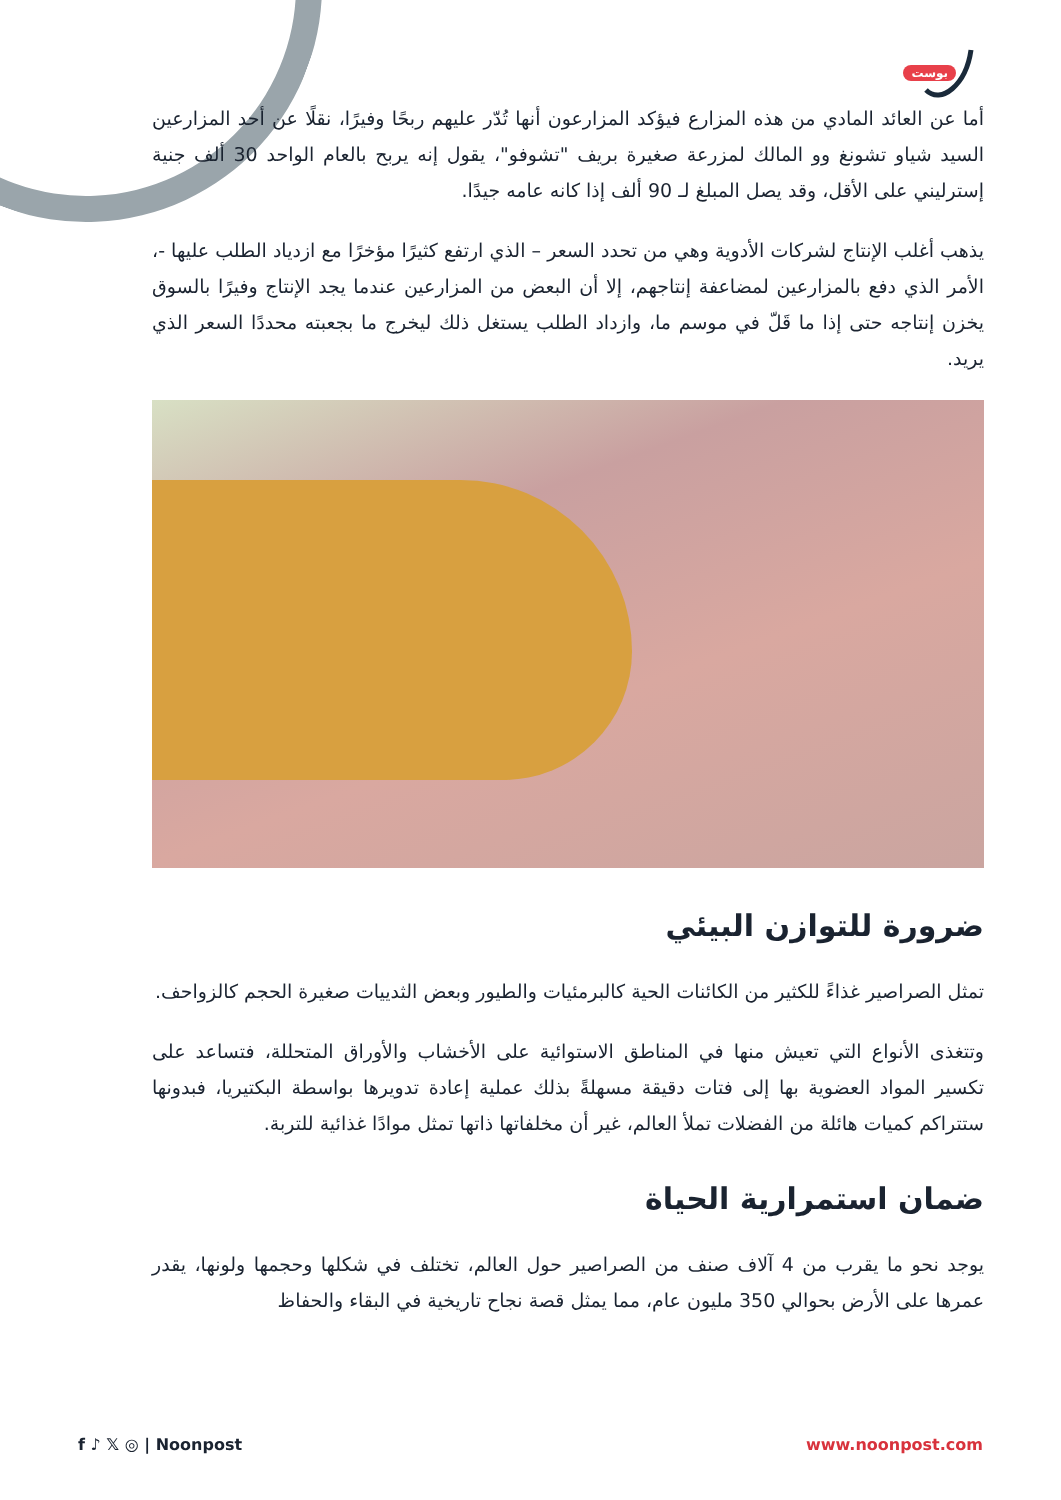بوست
أما عن العائد المادي من هذه المزارع فيؤكد المزارعون أنها تُدّر عليهم ربحًا وفيرًا، نقلًا عن أحد المزارعين السيد شياو تشونغ وو المالك لمزرعة صغيرة بريف "تشوفو"، يقول إنه يربح بالعام الواحد 30 ألف جنية إسترليني على الأقل، وقد يصل المبلغ لـ 90 ألف إذا كانه عامه جيدًا.
يذهب أغلب الإنتاج لشركات الأدوية وهي من تحدد السعر – الذي ارتفع كثيرًا مؤخرًا مع ازدياد الطلب عليها -، الأمر الذي دفع بالمزارعين لمضاعفة إنتاجهم، إلا أن البعض من المزارعين عندما يجد الإنتاج وفيرًا بالسوق يخزن إنتاجه حتى إذا ما قَلّ في موسم ما، وازداد الطلب يستغل ذلك ليخرج ما بجعبته محددًا السعر الذي يريد.
ضرورة للتوازن البيئي
تمثل الصراصير غذاءً للكثير من الكائنات الحية كالبرمئيات والطيور وبعض الثدييات صغيرة الحجم كالزواحف.
وتتغذى الأنواع التي تعيش منها في المناطق الاستوائية على الأخشاب والأوراق المتحللة، فتساعد على تكسير المواد العضوية بها إلى فتات دقيقة مسهلةً بذلك عملية إعادة تدويرها بواسطة البكتيريا، فبدونها ستتراكم كميات هائلة من الفضلات تملأ العالم، غير أن مخلفاتها ذاتها تمثل موادًا غذائية للتربة.
ضمان استمرارية الحياة
يوجد نحو ما يقرب من 4 آلاف صنف من الصراصير حول العالم، تختلف في شكلها وحجمها ولونها، يقدر عمرها على الأرض بحوالي 350 مليون عام، مما يمثل قصة نجاح تاريخية في البقاء والحفاظ
f ♪ 𝕏 ◎ | Noonpost www.noonpost.com